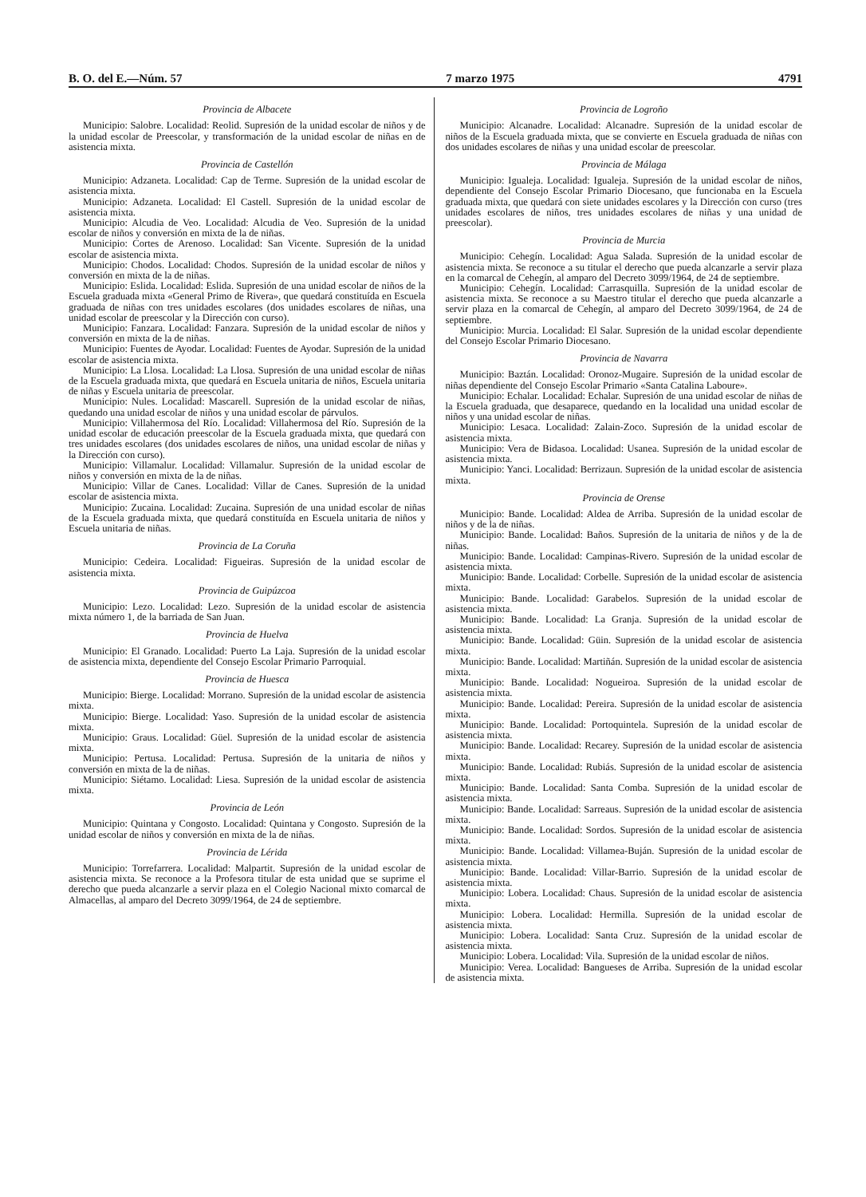B. O. del E.—Núm. 57 7 marzo 1975 4791
Provincia de Albacete
Municipio: Salobre. Localidad: Reolid. Supresión de la unidad escolar de niños y de la unidad escolar de Preescolar, y transformación de la unidad escolar de niñas en de asistencia mixta.
Provincia de Castellón
Municipio: Adzaneta. Localidad: Cap de Terme. Supresión de la unidad escolar de asistencia mixta.
Municipio: Adzaneta. Localidad: El Castell. Supresión de la unidad escolar de asistencia mixta.
Municipio: Alcudia de Veo. Localidad: Alcudia de Veo. Supresión de la unidad escolar de niños y conversión en mixta de la de niñas.
Municipio: Cortes de Arenoso. Localidad: San Vicente. Supresión de la unidad escolar de asistencia mixta.
Municipio: Chodos. Localidad: Chodos. Supresión de la unidad escolar de niños y conversión en mixta de la de niñas.
Municipio: Eslida. Localidad: Eslida. Supresión de una unidad escolar de niños de la Escuela graduada mixta «General Primo de Rivera», que quedará constituída en Escuela graduada de niñas con tres unidades escolares (dos unidades escolares de niñas, una unidad escolar de preescolar y la Dirección con curso).
Municipio: Fanzara. Localidad: Fanzara. Supresión de la unidad escolar de niños y conversión en mixta de la de niñas.
Municipio: Fuentes de Ayodar. Localidad: Fuentes de Ayodar. Supresión de la unidad escolar de asistencia mixta.
Municipio: La Llosa. Localidad: La Llosa. Supresión de una unidad escolar de niñas de la Escuela graduada mixta, que quedará en Escuela unitaria de niños, Escuela unitaria de niñas y Escuela unitaria de preescolar.
Municipio: Nules. Localidad: Mascarell. Supresión de la unidad escolar de niñas, quedando una unidad escolar de niños y una unidad escolar de párvulos.
Municipio: Villahermosa del Río. Localidad: Villahermosa del Río. Supresión de la unidad escolar de educación preescolar de la Escuela graduada mixta, que quedará con tres unidades escolares (dos unidades escolares de niños, una unidad escolar de niñas y la Dirección con curso).
Municipio: Villamalur. Localidad: Villamalur. Supresión de la unidad escolar de niños y conversión en mixta de la de niñas.
Municipio: Villar de Canes. Localidad: Villar de Canes. Supresión de la unidad escolar de asistencia mixta.
Municipio: Zucaina. Localidad: Zucaina. Supresión de una unidad escolar de niñas de la Escuela graduada mixta, que quedará constituída en Escuela unitaria de niños y Escuela unitaria de niñas.
Provincia de La Coruña
Municipio: Cedeira. Localidad: Figueiras. Supresión de la unidad escolar de asistencia mixta.
Provincia de Guipúzcoa
Municipio: Lezo. Localidad: Lezo. Supresión de la unidad escolar de asistencia mixta número 1, de la barriada de San Juan.
Provincia de Huelva
Municipio: El Granado. Localidad: Puerto La Laja. Supresión de la unidad escolar de asistencia mixta, dependiente del Consejo Escolar Primario Parroquial.
Provincia de Huesca
Municipio: Bierge. Localidad: Morrano. Supresión de la unidad escolar de asistencia mixta.
Municipio: Bierge. Localidad: Yaso. Supresión de la unidad escolar de asistencia mixta.
Municipio: Graus. Localidad: Güel. Supresión de la unidad escolar de asistencia mixta.
Municipio: Pertusa. Localidad: Pertusa. Supresión de la unitaria de niños y conversión en mixta de la de niñas.
Municipio: Siétamo. Localidad: Liesa. Supresión de la unidad escolar de asistencia mixta.
Provincia de León
Municipio: Quintana y Congosto. Localidad: Quintana y Congosto. Supresión de la unidad escolar de niños y conversión en mixta de la de niñas.
Provincia de Lérida
Municipio: Torrefarrera. Localidad: Malpartit. Supresión de la unidad escolar de asistencia mixta. Se reconoce a la Profesora titular de esta unidad que se suprime el derecho que pueda alcanzarle a servir plaza en el Colegio Nacional mixto comarcal de Almacellas, al amparo del Decreto 3099/1964, de 24 de septiembre.
Provincia de Logroño
Municipio: Alcanadre. Localidad: Alcanadre. Supresión de la unidad escolar de niños de la Escuela graduada mixta, que se convierte en Escuela graduada de niñas con dos unidades escolares de niñas y una unidad escolar de preescolar.
Provincia de Málaga
Municipio: Igualeja. Localidad: Igualeja. Supresión de la unidad escolar de niños, dependiente del Consejo Escolar Primario Diocesano, que funcionaba en la Escuela graduada mixta, que quedará con siete unidades escolares y la Dirección con curso (tres unidades escolares de niños, tres unidades escolares de niñas y una unidad de preescolar).
Provincia de Murcia
Municipio: Cehegín. Localidad: Agua Salada. Supresión de la unidad escolar de asistencia mixta. Se reconoce a su titular el derecho que pueda alcanzarle a servir plaza en la comarcal de Cehegín, al amparo del Decreto 3099/1964, de 24 de septiembre.
Municipio: Cehegín. Localidad: Carrasquilla. Supresión de la unidad escolar de asistencia mixta. Se reconoce a su Maestro titular el derecho que pueda alcanzarle a servir plaza en la comarcal de Cehegín, al amparo del Decreto 3099/1964, de 24 de septiembre.
Municipio: Murcia. Localidad: El Salar. Supresión de la unidad escolar dependiente del Consejo Escolar Primario Diocesano.
Provincia de Navarra
Municipio: Baztán. Localidad: Oronoz-Mugaire. Supresión de la unidad escolar de niñas dependiente del Consejo Escolar Primario «Santa Catalina Laboure».
Municipio: Echalar. Localidad: Echalar. Supresión de una unidad escolar de niñas de la Escuela graduada, que desaparece, quedando en la localidad una unidad escolar de niños y una unidad escolar de niñas.
Municipio: Lesaca. Localidad: Zalain-Zoco. Supresión de la unidad escolar de asistencia mixta.
Municipio: Vera de Bidasoa. Localidad: Usanea. Supresión de la unidad escolar de asistencia mixta.
Municipio: Yanci. Localidad: Berrizaun. Supresión de la unidad escolar de asistencia mixta.
Provincia de Orense
Municipio: Bande. Localidad: Aldea de Arriba. Supresión de la unidad escolar de niños y de la de niñas.
Municipio: Bande. Localidad: Baños. Supresión de la unitaria de niños y de la de niñas.
Municipio: Bande. Localidad: Campinas-Rivero. Supresión de la unidad escolar de asistencia mixta.
Municipio: Bande. Localidad: Corbelle. Supresión de la unidad escolar de asistencia mixta.
Municipio: Bande. Localidad: Garabelos. Supresión de la unidad escolar de asistencia mixta.
Municipio: Bande. Localidad: La Granja. Supresión de la unidad escolar de asistencia mixta.
Municipio: Bande. Localidad: Güin. Supresión de la unidad escolar de asistencia mixta.
Municipio: Bande. Localidad: Martiñán. Supresión de la unidad escolar de asistencia mixta.
Municipio: Bande. Localidad: Nogueiroa. Supresión de la unidad escolar de asistencia mixta.
Municipio: Bande. Localidad: Pereira. Supresión de la unidad escolar de asistencia mixta.
Municipio: Bande. Localidad: Portoquintela. Supresión de la unidad escolar de asistencia mixta.
Municipio: Bande. Localidad: Recarey. Supresión de la unidad escolar de asistencia mixta.
Municipio: Bande. Localidad: Rubiás. Supresión de la unidad escolar de asistencia mixta.
Municipio: Bande. Localidad: Santa Comba. Supresión de la unidad escolar de asistencia mixta.
Municipio: Bande. Localidad: Sarreaus. Supresión de la unidad escolar de asistencia mixta.
Municipio: Bande. Localidad: Sordos. Supresión de la unidad escolar de asistencia mixta.
Municipio: Bande. Localidad: Villamea-Buján. Supresión de la unidad escolar de asistencia mixta.
Municipio: Bande. Localidad: Villar-Barrio. Supresión de la unidad escolar de asistencia mixta.
Municipio: Lobera. Localidad: Chaus. Supresión de la unidad escolar de asistencia mixta.
Municipio: Lobera. Localidad: Hermilla. Supresión de la unidad escolar de asistencia mixta.
Municipio: Lobera. Localidad: Santa Cruz. Supresión de la unidad escolar de asistencia mixta.
Municipio: Lobera. Localidad: Vila. Supresión de la unidad escolar de niños.
Municipio: Verea. Localidad: Bangueses de Arriba. Supresión de la unidad escolar de asistencia mixta.